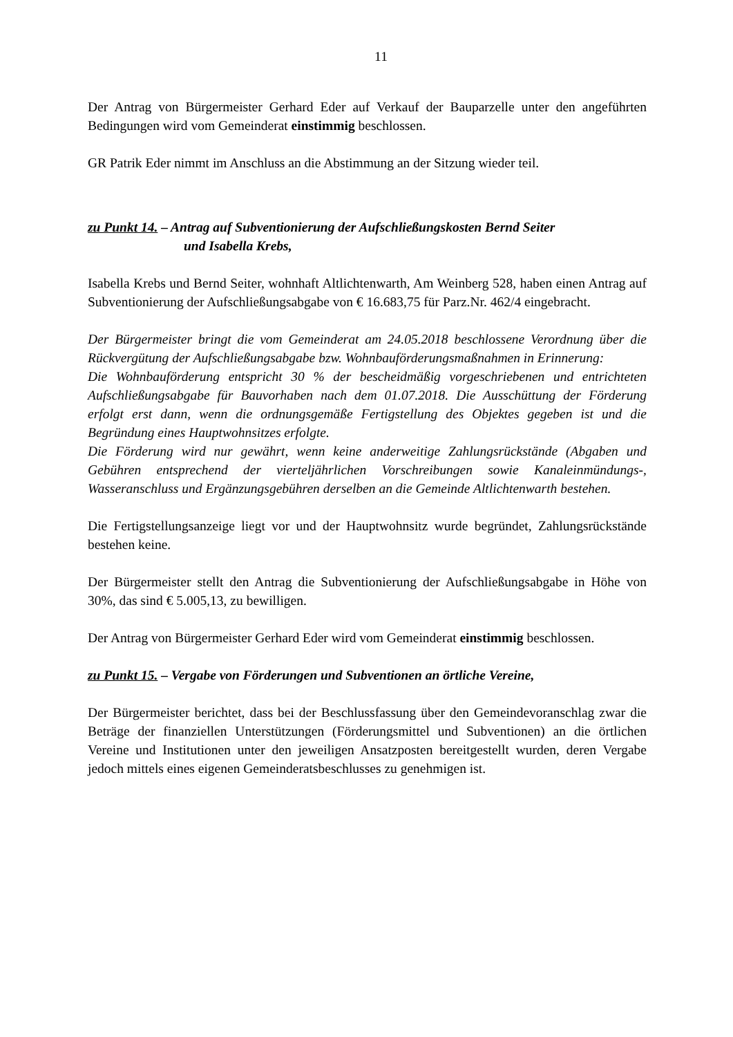11
Der Antrag von Bürgermeister Gerhard Eder auf Verkauf der Bauparzelle unter den angeführten Bedingungen wird vom Gemeinderat einstimmig beschlossen.
GR Patrik Eder nimmt im Anschluss an die Abstimmung an der Sitzung wieder teil.
zu Punkt 14. – Antrag auf Subventionierung der Aufschließungskosten Bernd Seiter
und Isabella Krebs,
Isabella Krebs und Bernd Seiter, wohnhaft Altlichtenwarth, Am Weinberg 528, haben einen Antrag auf Subventionierung der Aufschließungsabgabe von € 16.683,75 für Parz.Nr. 462/4 eingebracht.
Der Bürgermeister bringt die vom Gemeinderat am 24.05.2018 beschlossene Verordnung über die Rückvergütung der Aufschließungsabgabe bzw. Wohnbauförderungsmaßnahmen in Erinnerung:
Die Wohnbauförderung entspricht 30 % der bescheidmäßig vorgeschriebenen und entrichteten Aufschließungsabgabe für Bauvorhaben nach dem 01.07.2018. Die Ausschüttung der Förderung erfolgt erst dann, wenn die ordnungsgemäße Fertigstellung des Objektes gegeben ist und die Begründung eines Hauptwohnsitzes erfolgte.
Die Förderung wird nur gewährt, wenn keine anderweitige Zahlungsrückstände (Abgaben und Gebühren entsprechend der vierteljährlichen Vorschreibungen sowie Kanaleinmündungs-, Wasseranschluss und Ergänzungsgebühren derselben an die Gemeinde Altlichtenwarth bestehen.
Die Fertigstellungsanzeige liegt vor und der Hauptwohnsitz wurde begründet, Zahlungsrückstände bestehen keine.
Der Bürgermeister stellt den Antrag die Subventionierung der Aufschließungsabgabe in Höhe von 30%, das sind € 5.005,13, zu bewilligen.
Der Antrag von Bürgermeister Gerhard Eder wird vom Gemeinderat einstimmig beschlossen.
zu Punkt 15. – Vergabe von Förderungen und Subventionen an örtliche Vereine,
Der Bürgermeister berichtet, dass bei der Beschlussfassung über den Gemeindevoranschlag zwar die Beträge der finanziellen Unterstützungen (Förderungsmittel und Subventionen) an die örtlichen Vereine und Institutionen unter den jeweiligen Ansatzposten bereitgestellt wurden, deren Vergabe jedoch mittels eines eigenen Gemeinderatsbeschlusses zu genehmigen ist.